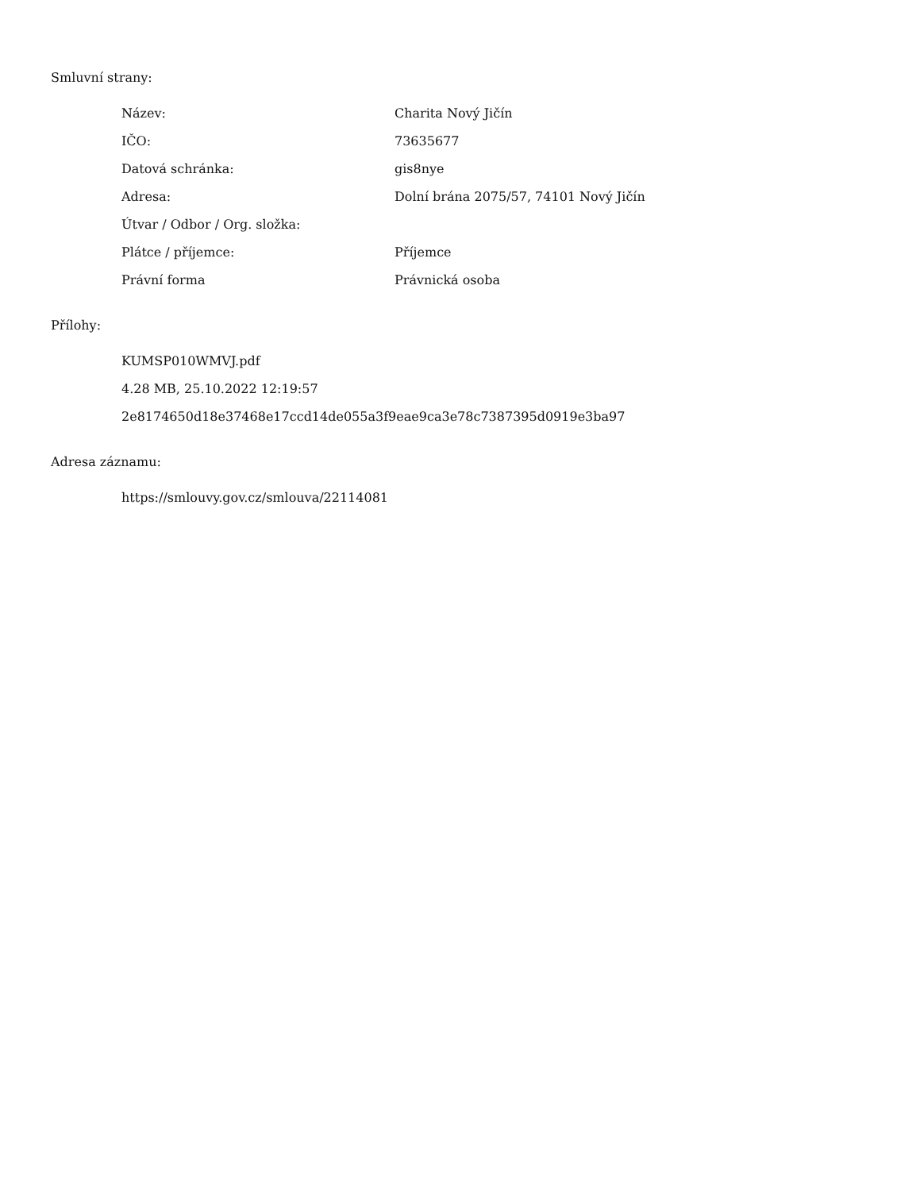Smluvní strany:
| Název: | Charita Nový Jičín |
| IČO: | 73635677 |
| Datová schránka: | gis8nye |
| Adresa: | Dolní brána 2075/57, 74101 Nový Jičín |
| Útvar / Odbor / Org. složka: | |
| Plátce / příjemce: | Příjemce |
| Právní forma | Právnická osoba |
Přílohy:
KUMSP010WMVJ.pdf
4.28 MB, 25.10.2022 12:19:57
2e8174650d18e37468e17ccd14de055a3f9eae9ca3e78c7387395d0919e3ba97
Adresa záznamu:
https://smlouvy.gov.cz/smlouva/22114081